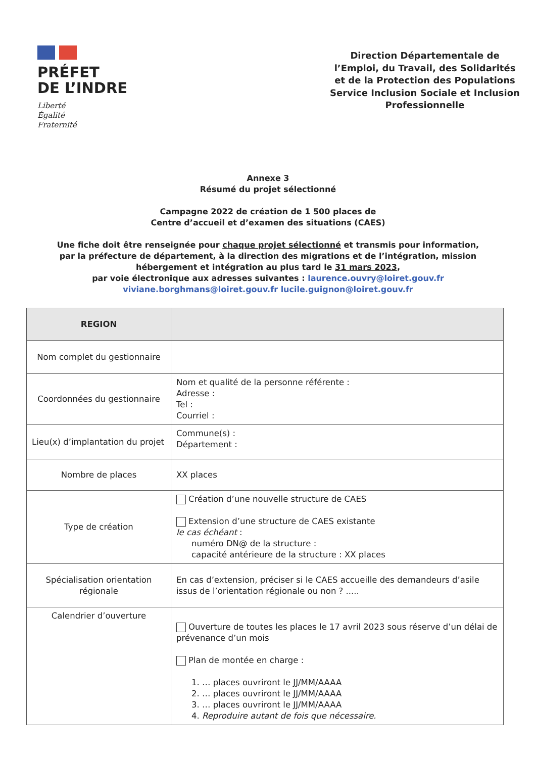PRÉFET
DE L’INDRE
Liberté
Égalité
Fraternité
Direction Départementale de l’Emploi, du Travail, des Solidarités et de la Protection des Populations
Service Inclusion Sociale et Inclusion Professionnelle
Annexe 3
Résumé du projet sélectionné
Campagne 2022 de création de 1 500 places de
Centre d’accueil et d’examen des situations (CAES)
Une fiche doit être renseignée pour chaque projet sélectionné et transmis pour information,
par la préfecture de département, à la direction des migrations et de l’intégration, mission
hébergement et intégration au plus tard le 31 mars 2023,
par voie électronique aux adresses suivantes : laurence.ouvry@loiret.gouv.fr
viviane.borghmans@loiret.gouv.fr lucile.guignon@loiret.gouv.fr
| REGION | |
| Nom complet du gestionnaire | |
| Coordonnées du gestionnaire | Nom et qualité de la personne référente : Adresse : Tel : Courriel : |
| Lieu(x) d’implantation du projet | Commune(s) : Département : |
| Nombre de places | XX places |
| Type de création | Création d’une nouvelle structure de CAES Extension d’une structure de CAES existante le cas échéant : numéro DN@ de la structure : capacité antérieure de la structure : XX places |
| Spécialisation orientation régionale | En cas d’extension, préciser si le CAES accueille des demandeurs d’asile issus de l’orientation régionale ou non ? ..... |
| Calendrier d’ouverture | Ouverture de toutes les places le 17 avril 2023 sous réserve d’un délai de prévenance d’un mois Plan de montée en charge : 1. … places ouvriront le JJ/MM/AAAA 2. … places ouvriront le JJ/MM/AAAA 3. … places ouvriront le JJ/MM/AAAA 4. Reproduire autant de fois que nécessaire. |